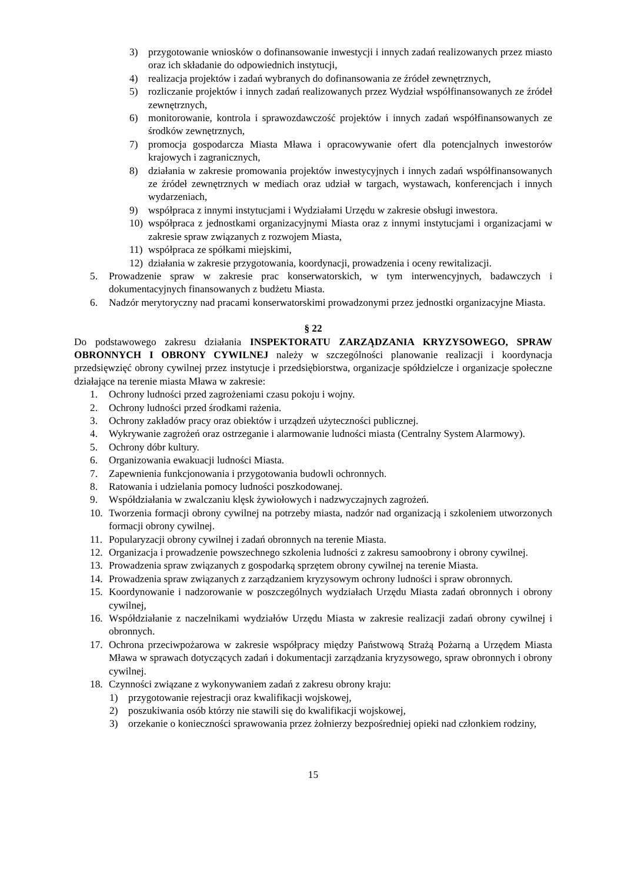3) przygotowanie wniosków o dofinansowanie inwestycji i innych zadań realizowanych przez miasto oraz ich składanie do odpowiednich instytucji,
4) realizacja projektów i zadań wybranych do dofinansowania ze źródeł zewnętrznych,
5) rozliczanie projektów i innych zadań realizowanych przez Wydział współfinansowanych ze źródeł zewnętrznych,
6) monitorowanie, kontrola i sprawozdawczość projektów i innych zadań współfinansowanych ze środków zewnętrznych,
7) promocja gospodarcza Miasta Mława i opracowywanie ofert dla potencjalnych inwestorów krajowych i zagranicznych,
8) działania w zakresie promowania projektów inwestycyjnych i innych zadań współfinansowanych ze źródeł zewnętrznych w mediach oraz udział w targach, wystawach, konferencjach i innych wydarzeniach,
9) współpraca z innymi instytucjami i Wydziałami Urzędu w zakresie obsługi inwestora.
10) współpraca z jednostkami organizacyjnymi Miasta oraz z innymi instytucjami i organizacjami w zakresie spraw związanych z rozwojem Miasta,
11) współpraca ze spółkami miejskimi,
12) działania w zakresie przygotowania, koordynacji, prowadzenia i oceny rewitalizacji.
5. Prowadzenie spraw w zakresie prac konserwatorskich, w tym interwencyjnych, badawczych i dokumentacyjnych finansowanych z budżetu Miasta.
6. Nadzór merytoryczny nad pracami konserwatorskimi prowadzonymi przez jednostki organizacyjne Miasta.
§ 22
Do podstawowego zakresu działania INSPEKTORATU ZARZĄDZANIA KRYZYSOWEGO, SPRAW OBRONNYCH I OBRONY CYWILNEJ należy w szczególności planowanie realizacji i koordynacja przedsięwzięć obrony cywilnej przez instytucje i przedsiębiorstwa, organizacje spółdzielcze i organizacje społeczne działające na terenie miasta Mława w zakresie:
1. Ochrony ludności przed zagrożeniami czasu pokoju i wojny.
2. Ochrony ludności przed środkami rażenia.
3. Ochrony zakładów pracy oraz obiektów i urządzeń użyteczności publicznej.
4. Wykrywanie zagrożeń oraz ostrzeganie i alarmowanie ludności miasta (Centralny System Alarmowy).
5. Ochrony dóbr kultury.
6. Organizowania ewakuacji ludności Miasta.
7. Zapewnienia funkcjonowania i przygotowania budowli ochronnych.
8. Ratowania i udzielania pomocy ludności poszkodowanej.
9. Współdziałania w zwalczaniu klęsk żywiołowych i nadzwyczajnych zagrożeń.
10. Tworzenia formacji obrony cywilnej na potrzeby miasta, nadzór nad organizacją i szkoleniem utworzonych formacji obrony cywilnej.
11. Popularyzacji obrony cywilnej i zadań obronnych na terenie Miasta.
12. Organizacja i prowadzenie powszechnego szkolenia ludności z zakresu samoobrony i obrony cywilnej.
13. Prowadzenia spraw związanych z gospodarką sprzętem obrony cywilnej na terenie Miasta.
14. Prowadzenia spraw związanych z zarządzaniem kryzysowym ochrony ludności i spraw obronnych.
15. Koordynowanie i nadzorowanie w poszczególnych wydziałach Urzędu Miasta zadań obronnych i obrony cywilnej,
16. Współdziałanie z naczelnikami wydziałów Urzędu Miasta w zakresie realizacji zadań obrony cywilnej i obronnych.
17. Ochrona przeciwpożarowa w zakresie współpracy między Państwową Strażą Pożarną a Urzędem Miasta Mława w sprawach dotyczących zadań i dokumentacji zarządzania kryzysowego, spraw obronnych i obrony cywilnej.
18. Czynności związane z wykonywaniem zadań z zakresu obrony kraju:
1) przygotowanie rejestracji oraz kwalifikacji wojskowej,
2) poszukiwania osób którzy nie stawili się do kwalifikacji wojskowej,
3) orzekanie o konieczności sprawowania przez żołnierzy bezpośredniej opieki nad członkiem rodziny,
15